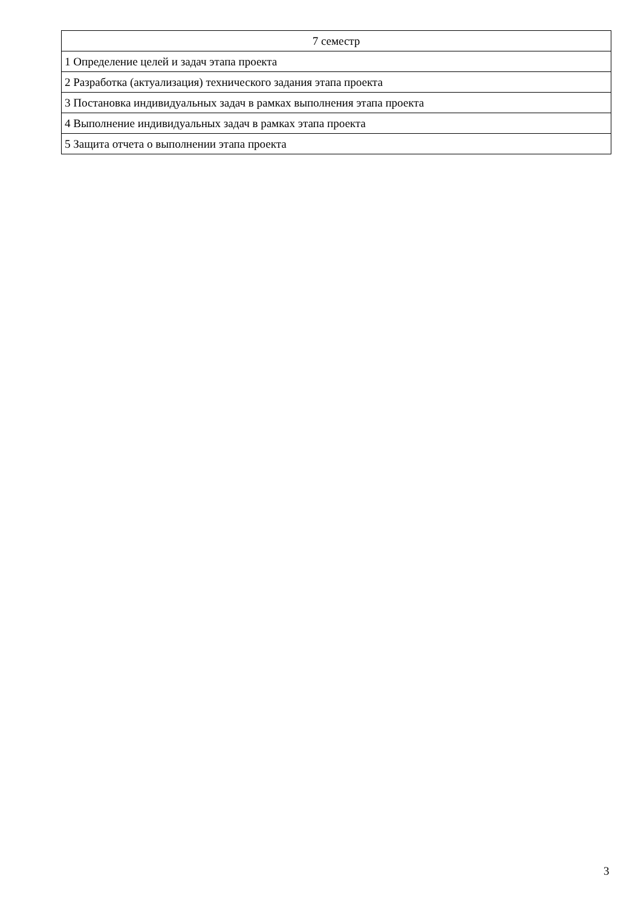| 7 семестр |
| --- |
| 1 Определение целей и задач этапа проекта |
| 2 Разработка (актуализация) технического задания этапа проекта |
| 3 Постановка индивидуальных задач в рамках выполнения этапа проекта |
| 4 Выполнение индивидуальных задач в рамках этапа проекта |
| 5 Защита отчета о выполнении этапа проекта |
3